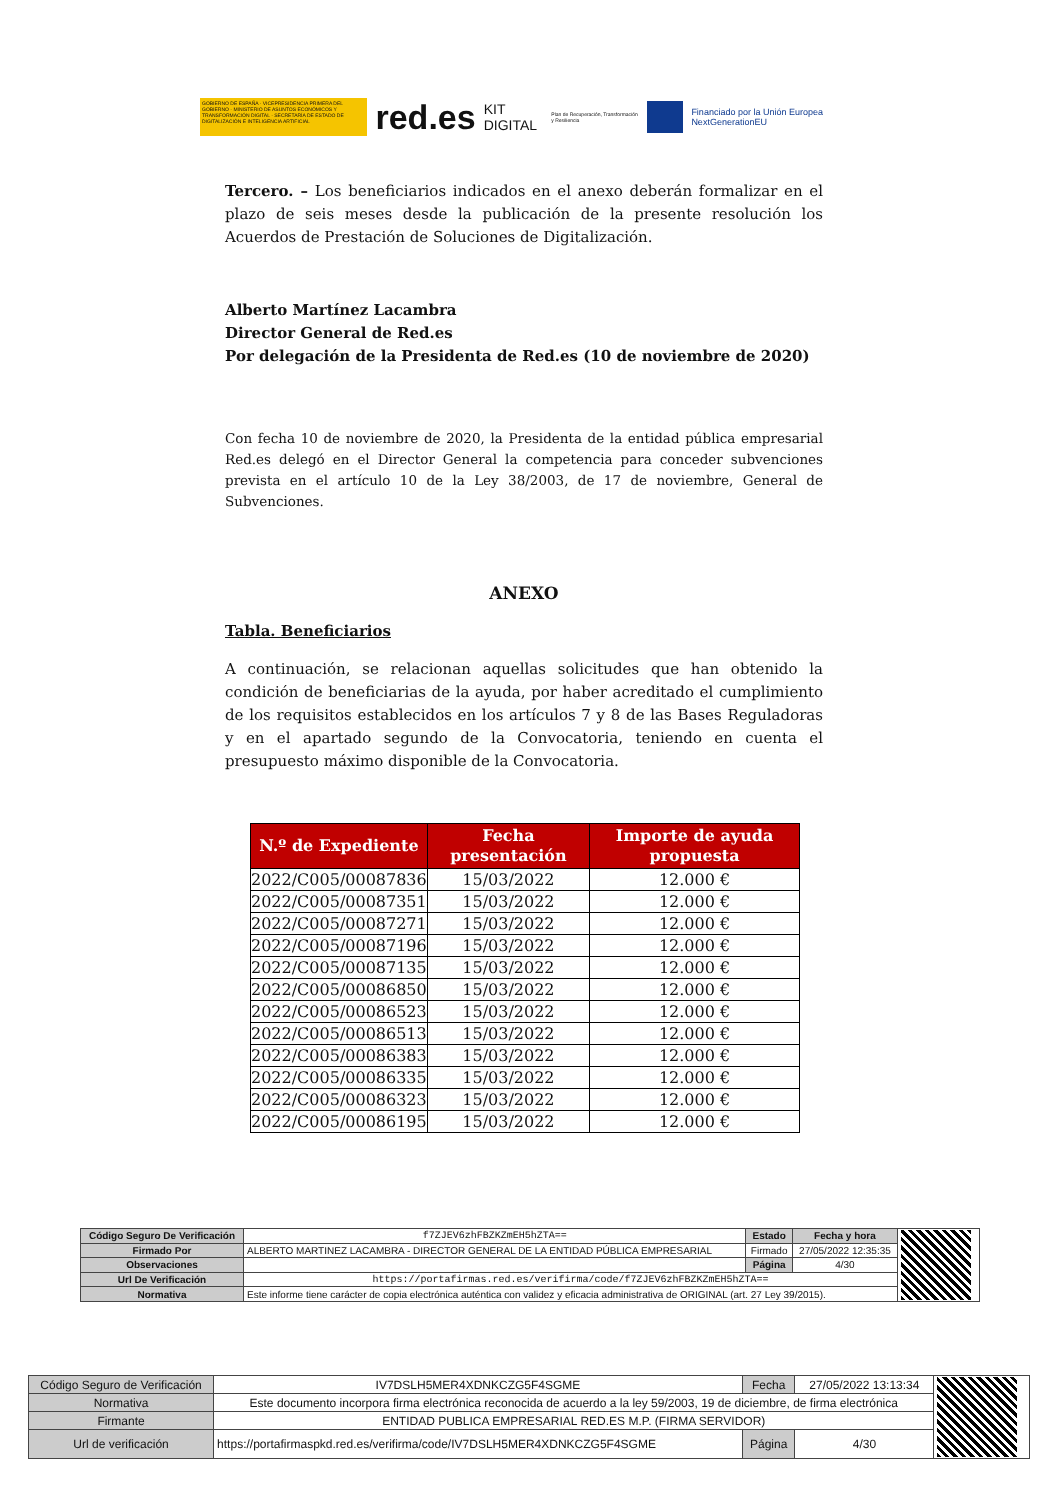GOBIERNO DE ESPAÑA · VICEPRESIDENCIA PRIMERA DEL GOBIERNO · MINISTERIO DE ASUNTOS ECONÓMICOS Y TRANSFORMACIÓN DIGITAL · SECRETARÍA DE ESTADO DE DIGITALIZACIÓN E INTELIGENCIA ARTIFICIAL
red.es KIT DIGITAL Plan de Recuperación, Transformación y Resiliencia
Financiado por la Unión Europea NextGenerationEU
Tercero. – Los beneficiarios indicados en el anexo deberán formalizar en el plazo de seis meses desde la publicación de la presente resolución los Acuerdos de Prestación de Soluciones de Digitalización.
Alberto Martínez Lacambra
Director General de Red.es
Por delegación de la Presidenta de Red.es (10 de noviembre de 2020)
Con fecha 10 de noviembre de 2020, la Presidenta de la entidad pública empresarial Red.es delegó en el Director General la competencia para conceder subvenciones prevista en el artículo 10 de la Ley 38/2003, de 17 de noviembre, General de Subvenciones.
ANEXO
Tabla. Beneficiarios
A continuación, se relacionan aquellas solicitudes que han obtenido la condición de beneficiarias de la ayuda, por haber acreditado el cumplimiento de los requisitos establecidos en los artículos 7 y 8 de las Bases Reguladoras y en el apartado segundo de la Convocatoria, teniendo en cuenta el presupuesto máximo disponible de la Convocatoria.
| N.º de Expediente | Fecha presentación | Importe de ayuda propuesta |
| --- | --- | --- |
| 2022/C005/00087836 | 15/03/2022 | 12.000 € |
| 2022/C005/00087351 | 15/03/2022 | 12.000 € |
| 2022/C005/00087271 | 15/03/2022 | 12.000 € |
| 2022/C005/00087196 | 15/03/2022 | 12.000 € |
| 2022/C005/00087135 | 15/03/2022 | 12.000 € |
| 2022/C005/00086850 | 15/03/2022 | 12.000 € |
| 2022/C005/00086523 | 15/03/2022 | 12.000 € |
| 2022/C005/00086513 | 15/03/2022 | 12.000 € |
| 2022/C005/00086383 | 15/03/2022 | 12.000 € |
| 2022/C005/00086335 | 15/03/2022 | 12.000 € |
| 2022/C005/00086323 | 15/03/2022 | 12.000 € |
| 2022/C005/00086195 | 15/03/2022 | 12.000 € |
| Código Seguro De Verificación | f7ZJEV6zhFBZKZmEH5hZTA== | Estado | Fecha y hora | |
| Firmado Por | ALBERTO MARTINEZ LACAMBRA - DIRECTOR GENERAL DE LA ENTIDAD PÚBLICA EMPRESARIAL | Firmado | 27/05/2022 12:35:35 | |
| Observaciones | | Página | 4/30 | |
| Url De Verificación | https://portafirmas.red.es/verifirma/code/f7ZJEV6zhFBZKZmEH5hZTA== | | | |
| Normativa | Este informe tiene carácter de copia electrónica auténtica con validez y eficacia administrativa de ORIGINAL (art. 27 Ley 39/2015). | | | |
| Código Seguro de Verificación | IV7DSLH5MER4XDNKCZG5F4SGME | Fecha | 27/05/2022 13:13:34 | |
| Normativa | Este documento incorpora firma electrónica reconocida de acuerdo a la ley 59/2003, 19 de diciembre, de firma electrónica | | | |
| Firmante | ENTIDAD PUBLICA EMPRESARIAL RED.ES M.P. (FIRMA SERVIDOR) | | | |
| Url de verificación | https://portafirmaspkd.red.es/verifirma/code/IV7DSLH5MER4XDNKCZG5F4SGME | Página | 4/30 | |